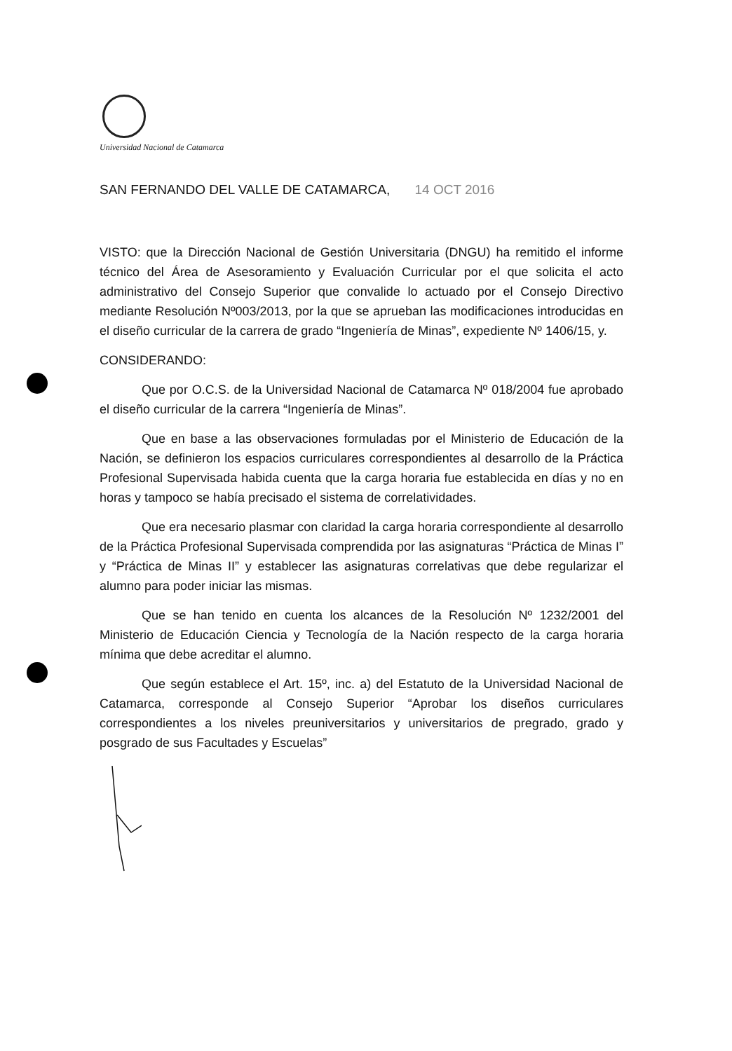Universidad Nacional de Catamarca
SAN FERNANDO DEL VALLE DE CATAMARCA, 14 OCT 2016
VISTO: que la Dirección Nacional de Gestión Universitaria (DNGU) ha remitido el informe técnico del Área de Asesoramiento y Evaluación Curricular por el que solicita el acto administrativo del Consejo Superior que convalide lo actuado por el Consejo Directivo mediante Resolución Nº003/2013, por la que se aprueban las modificaciones introducidas en el diseño curricular de la carrera de grado “Ingeniería de Minas”, expediente Nº 1406/15, y.
CONSIDERANDO:
Que por O.C.S. de la Universidad Nacional de Catamarca Nº 018/2004 fue aprobado el diseño curricular de la carrera “Ingeniería de Minas”.
Que en base a las observaciones formuladas por el Ministerio de Educación de la Nación, se definieron los espacios curriculares correspondientes al desarrollo de la Práctica Profesional Supervisada habida cuenta que la carga horaria fue establecida en días y no en horas y tampoco se había precisado el sistema de correlatividades.
Que era necesario plasmar con claridad la carga horaria correspondiente al desarrollo de la Práctica Profesional Supervisada comprendida por las asignaturas “Práctica de Minas I” y “Práctica de Minas II” y establecer las asignaturas correlativas que debe regularizar el alumno para poder iniciar las mismas.
Que se han tenido en cuenta los alcances de la Resolución Nº 1232/2001 del Ministerio de Educación Ciencia y Tecnología de la Nación respecto de la carga horaria mínima que debe acreditar el alumno.
Que según establece el Art. 15º, inc. a) del Estatuto de la Universidad Nacional de Catamarca, corresponde al Consejo Superior “Aprobar los diseños curriculares correspondientes a los niveles preuniversitarios y universitarios de pregrado, grado y posgrado de sus Facultades y Escuelas”